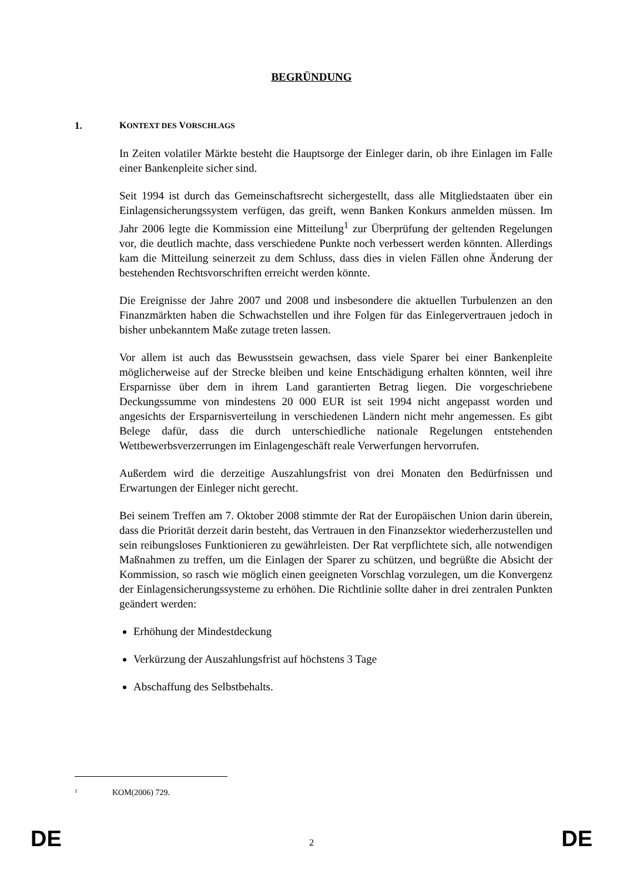BEGRÜNDUNG
1. KONTEXT DES VORSCHLAGS
In Zeiten volatiler Märkte besteht die Hauptsorge der Einleger darin, ob ihre Einlagen im Falle einer Bankenpleite sicher sind.
Seit 1994 ist durch das Gemeinschaftsrecht sichergestellt, dass alle Mitgliedstaaten über ein Einlagensicherungssystem verfügen, das greift, wenn Banken Konkurs anmelden müssen. Im Jahr 2006 legte die Kommission eine Mitteilung<sup>1</sup> zur Überprüfung der geltenden Regelungen vor, die deutlich machte, dass verschiedene Punkte noch verbessert werden könnten. Allerdings kam die Mitteilung seinerzeit zu dem Schluss, dass dies in vielen Fällen ohne Änderung der bestehenden Rechtsvorschriften erreicht werden könnte.
Die Ereignisse der Jahre 2007 und 2008 und insbesondere die aktuellen Turbulenzen an den Finanzmärkten haben die Schwachstellen und ihre Folgen für das Einlegervertrauen jedoch in bisher unbekanntem Maße zutage treten lassen.
Vor allem ist auch das Bewusstsein gewachsen, dass viele Sparer bei einer Bankenpleite möglicherweise auf der Strecke bleiben und keine Entschädigung erhalten könnten, weil ihre Ersparnisse über dem in ihrem Land garantierten Betrag liegen. Die vorgeschriebene Deckungssumme von mindestens 20 000 EUR ist seit 1994 nicht angepasst worden und angesichts der Ersparnisverteilung in verschiedenen Ländern nicht mehr angemessen. Es gibt Belege dafür, dass die durch unterschiedliche nationale Regelungen entstehenden Wettbewerbsverzerrungen im Einlagengeschäft reale Verwerfungen hervorrufen.
Außerdem wird die derzeitige Auszahlungsfrist von drei Monaten den Bedürfnissen und Erwartungen der Einleger nicht gerecht.
Bei seinem Treffen am 7. Oktober 2008 stimmte der Rat der Europäischen Union darin überein, dass die Priorität derzeit darin besteht, das Vertrauen in den Finanzsektor wiederherzustellen und sein reibungsloses Funktionieren zu gewährleisten. Der Rat verpflichtete sich, alle notwendigen Maßnahmen zu treffen, um die Einlagen der Sparer zu schützen, und begrüßte die Absicht der Kommission, so rasch wie möglich einen geeigneten Vorschlag vorzulegen, um die Konvergenz der Einlagensicherungssysteme zu erhöhen. Die Richtlinie sollte daher in drei zentralen Punkten geändert werden:
Erhöhung der Mindestdeckung
Verkürzung der Auszahlungsfrist auf höchstens 3 Tage
Abschaffung des Selbstbehalts.
1 KOM(2006) 729.
DE 2 DE